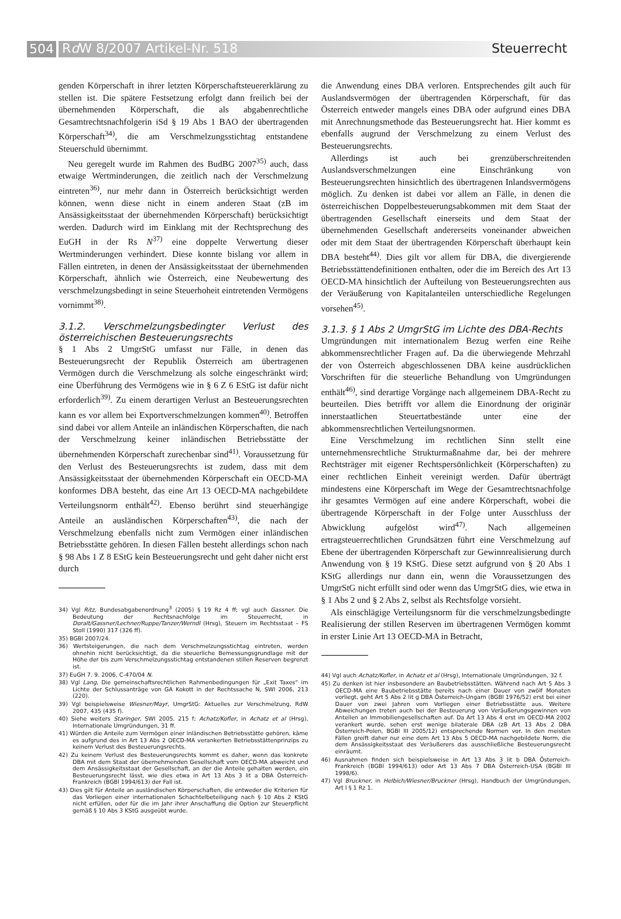504
Rd W 8/2007 Artikel-Nr. 518 Steuerrecht
genden Körperschaft in ihrer letzten Körperschaftsteuererklärung zu stellen ist. Die spätere Festsetzung erfolgt dann freilich bei der übernehmenden Körperschaft, die als abgabenrechtliche Gesamtrechtsnachfolgerin iSd § 19 Abs 1 BAO der übertragenden Körperschaft<sup>34)</sup>, die am Verschmelzungsstichtag entstandene Steuerschuld übernimmt.
Neu geregelt wurde im Rahmen des BudBG 2007<sup>35)</sup> auch, dass etwaige Wertminderungen, die zeitlich nach der Verschmelzung eintreten<sup>36)</sup>, nur mehr dann in Österreich berücksichtigt werden können, wenn diese nicht in einem anderen Staat (zB im Ansässigkeitsstaat der übernehmenden Körperschaft) berücksichtigt werden. Dadurch wird im Einklang mit der Rechtsprechung des EuGH in der Rs N<sup>37)</sup> eine doppelte Verwertung dieser Wertminderungen verhindert. Diese konnte bislang vor allem in Fällen eintreten, in denen der Ansässigkeitsstaat der übernehmenden Körperschaft, ähnlich wie Österreich, eine Neubewertung des verschmelzungsbedingt in seine Steuerhoheit eintretenden Vermögens vornimmt<sup>38)</sup>.
3.1.2. Verschmelzungsbedingter Verlust des österreichischen Besteuerungsrechts
§ 1 Abs 2 UmgrStG umfasst nur Fälle, in denen das Besteuerungsrecht der Republik Österreich am übertragenen Vermögen durch die Verschmelzung als solche eingeschränkt wird; eine Überführung des Vermögens wie in § 6 Z 6 EStG ist dafür nicht erforderlich<sup>39)</sup>. Zu einem derartigen Verlust an Besteuerungsrechten kann es vor allem bei Exportverschmelzungen kommen<sup>40)</sup>. Betroffen sind dabei vor allem Anteile an inländischen Körperschaften, die nach der Verschmelzung keiner inländischen Betriebsstätte der übernehmenden Körperschaft zurechenbar sind<sup>41)</sup>. Voraussetzung für den Verlust des Besteuerungsrechts ist zudem, dass mit dem Ansässigkeitsstaat der übernehmenden Körperschaft ein OECD-MA konformes DBA besteht, das eine Art 13 OECD-MA nachgebildete Verteilungsnorm enthält<sup>42)</sup>. Ebenso berührt sind steuerhängige Anteile an ausländischen Körperschaften<sup>43)</sup>, die nach der Verschmelzung ebenfalls nicht zum Vermögen einer inländischen Betriebsstätte gehören. In diesen Fällen besteht allerdings schon nach § 98 Abs 1 Z 8 EStG kein Besteuerungsrecht und geht daher nicht erst durch
34) Vgl Ritz, Bundesabgabenordnung<sup>3</sup> (2005) § 19 Rz 4 ff; vgl auch Gassner, Die Bedeutung der Rechtsnachfolge im Steuerrecht, in Doralt/Gassner/Lechner/Ruppe/Tanzer/Werndl (Hrsg), Steuern im Rechtsstaat – FS Stoll (1990) 317 (326 ff).
35) BGBl 2007/24.
36) Wertsteigerungen, die nach dem Verschmelzungsstichtag eintreten, werden ohnehin nicht berücksichtigt, da die steuerliche Bemessungsgrundlage mit der Höhe der bis zum Verschmelzungsstichtag entstandenen stillen Reserven begrenzt ist.
37) EuGH 7. 9. 2006, C-470/04 N.
38) Vgl Lang, Die gemeinschaftsrechtlichen Rahmenbedingungen für „Exit Taxes“ im Lichte der Schlussanträge von GA Kokott in der Rechtssache N, SWI 2006, 213 (220).
39) Vgl beispielsweise Wiesner/Mayr, UmgrStG: Aktuelles zur Verschmelzung, RdW 2007, 435 (435 f).
40) Siehe weiters Staringer, SWI 2005, 215 f; Achatz/Kofler, in Achatz et al (Hrsg), Internationale Umgründungen, 31 ff.
41) Würden die Anteile zum Vermögen einer inländischen Betriebsstätte gehören, käme es aufgrund des in Art 13 Abs 2 OECD-MA verankerten Betriebsstättenprinzips zu keinem Verlust des Besteuerungsrechts.
42) Zu keinem Verlust des Besteuerungsrechts kommt es daher, wenn das konkrete DBA mit dem Staat der übernehmenden Gesellschaft vom OECD-MA abweicht und dem Ansässigkeitsstaat der Gesellschaft, an der die Anteile gehalten werden, ein Besteuerungsrecht lässt, wie dies etwa in Art 13 Abs 3 lit a DBA Österreich-Frankreich (BGBl 1994/613) der Fall ist.
43) Dies gilt für Anteile an ausländischen Körperschaften, die entweder die Kriterien für das Vorliegen einer internationalen Schachtelbeteiligung nach § 10 Abs 2 KStG nicht erfüllen, oder für die im Jahr ihrer Anschaffung die Option zur Steuerpflicht gemäß § 10 Abs 3 KStG ausgeübt wurde.
die Anwendung eines DBA verloren. Entsprechendes gilt auch für Auslandsvermögen der übertragenden Körperschaft, für das Österreich entweder mangels eines DBA oder aufgrund eines DBA mit Anrechnungsmethode das Besteuerungsrecht hat. Hier kommt es ebenfalls augrund der Verschmelzung zu einem Verlust des Besteuerungsrechts.
Allerdings ist auch bei grenzüberschreitenden Auslandsverschmelzungen eine Einschränkung von Besteuerungsrechten hinsichtlich des übertragenen Inlandsvermögens möglich. Zu denken ist dabei vor allem an Fälle, in denen die österreichischen Doppelbesteuerungsabkommen mit dem Staat der übertragenden Gesellschaft einerseits und dem Staat der übernehmenden Gesellschaft andererseits voneinander abweichen oder mit dem Staat der übertragenden Körperschaft überhaupt kein DBA besteht<sup>44)</sup>. Dies gilt vor allem für DBA, die divergierende Betriebsstättendefinitionen enthalten, oder die im Bereich des Art 13 OECD-MA hinsichtlich der Aufteilung von Besteuerungsrechten aus der Veräußerung von Kapitalanteilen unterschiedliche Regelungen vorsehen<sup>45)</sup>.
3.1.3. § 1 Abs 2 UmgrStG im Lichte des DBA-Rechts
Umgründungen mit internationalem Bezug werfen eine Reihe abkommensrechtlicher Fragen auf. Da die überwiegende Mehrzahl der von Österreich abgeschlossenen DBA keine ausdrücklichen Vorschriften für die steuerliche Behandlung von Umgründungen enthält<sup>46)</sup>, sind derartige Vorgänge nach allgemeinem DBA-Recht zu beurteilen. Dies betrifft vor allem die Einordnung der originär innerstaatlichen Steuertatbestände unter eine der abkommensrechtlichen Verteilungsnormen.
Eine Verschmelzung im rechtlichen Sinn stellt eine unternehmensrechtliche Strukturmaßnahme dar, bei der mehrere Rechtsträger mit eigener Rechtspersönlichkeit (Körperschaften) zu einer rechtlichen Einheit vereinigt werden. Dafür überträgt mindestens eine Körperschaft im Wege der Gesamtrechtsnachfolge ihr gesamtes Vermögen auf eine andere Körperschaft, wobei die übertragende Körperschaft in der Folge unter Ausschluss der Abwicklung aufgelöst wird<sup>47)</sup>. Nach allgemeinen ertragsteuerrechtlichen Grundsätzen führt eine Verschmelzung auf Ebene der übertragenden Körperschaft zur Gewinnrealisierung durch Anwendung von § 19 KStG. Diese setzt aufgrund von § 20 Abs 1 KStG allerdings nur dann ein, wenn die Voraussetzungen des UmgrStG nicht erfüllt sind oder wenn das UmgrStG dies, wie etwa in § 1 Abs 2 und § 2 Abs 2, selbst als Rechtsfolge vorsieht.
Als einschlägige Verteilungsnorm für die verschmelzungsbedingte Realisierung der stillen Reserven im übertragenen Vermögen kommt in erster Linie Art 13 OECD-MA in Betracht,
44) Vgl auch Achatz/Kofler, in Achatz et al (Hrsg), Internationale Umgründungen, 32 f.
45) Zu denken ist hier insbesondere an Baubetriebsstätten. Während nach Art 5 Abs 3 OECD-MA eine Baubetriebsstätte bereits nach einer Dauer von zwölf Monaten vorliegt, geht Art 5 Abs 2 lit g DBA Österreich-Ungarn (BGBl 1976/52) erst bei einer Dauer von zwei Jahren vom Vorliegen einer Betriebsstätte aus. Weitere Abweichungen treten auch bei der Besteuerung von Veräußerungsgewinnen von Anteilen an Immobiliengesellschaften auf. Da Art 13 Abs 4 erst im OECD-MA 2002 verankert wurde, sehen erst wenige bilaterale DBA (zB Art 13 Abs 2 DBA Österreich-Polen, BGBl III 2005/12) entsprechende Normen vor. In den meisten Fällen greift daher nur eine dem Art 13 Abs 5 OECD-MA nachgebildete Norm, die dem Ansässigkeitsstaat des Veräußerers das ausschließliche Besteuerungsrecht einräumt.
46) Ausnahmen finden sich beispielsweise in Art 13 Abs 3 lit b DBA Österreich-Frankreich (BGBl 1994/613) oder Art 13 Abs 7 DBA Österreich-USA (BGBl III 1998/6).
47) Vgl Bruckner, in Helbich/Wiesner/Bruckner (Hrsg), Handbuch der Umgründungen, Art I § 1 Rz 1.